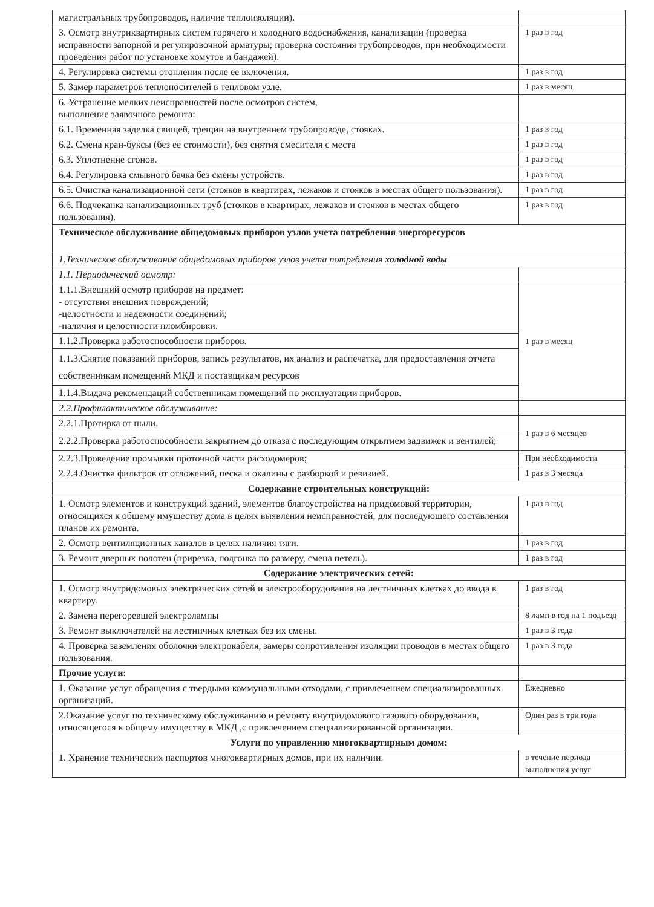| магистральных трубопроводов, наличие теплоизоляции). | |
| 3. Осмотр внутриквартирных систем горячего и холодного водоснабжения, канализации (проверка исправности запорной и регулировочной арматуры; проверка состояния трубопроводов, при необходимости проведения работ по установке хомутов и бандажей). | 1 раз в год |
| 4. Регулировка системы отопления после ее включения. | 1 раз в год |
| 5. Замер параметров теплоносителей в тепловом узле. | 1 раз в месяц |
| 6. Устранение мелких неисправностей после осмотров систем, выполнение заявочного ремонта: | |
| 6.1. Временная заделка свищей, трещин на внутреннем трубопроводе, стояках. | 1 раз в год |
| 6.2. Смена кран-буксы (без ее стоимости), без снятия смесителя с места | 1 раз в год |
| 6.3. Уплотнение сгонов. | 1 раз в год |
| 6.4. Регулировка смывного бачка без смены устройств. | 1 раз в год |
| 6.5. Очистка канализационной сети (стояков в квартирах, лежаков и стояков в местах общего пользования). | 1 раз в год |
| 6.6. Подчеканка канализационных труб (стояков в квартирах, лежаков и стояков в местах общего пользования). | 1 раз в год |
| Техническое обслуживание общедомовых приборов узлов учета потребления энергоресурсов | |
| 1.Техническое обслуживание общедомовых приборов узлов учета потребления холодной воды | |
| 1.1. Периодический осмотр: | |
| 1.1.1.Внешний осмотр приборов на предмет: - отсутствия внешних повреждений; -целостности и надежности соединений; -наличия и целостности пломбировки. | 1 раз в месяц |
| 1.1.2.Проверка работоспособности приборов. | |
| 1.1.3.Снятие показаний приборов, запись результатов, их анализ и распечатка, для предоставления отчета собственникам помещений МКД и поставщикам ресурсов | |
| 1.1.4.Выдача рекомендаций собственникам помещений по эксплуатации приборов. | |
| 2.2.Профилактическое обслуживание: | |
| 2.2.1.Протирка от пыли. | 1 раз в 6 месяцев |
| 2.2.2.Проверка работоспособности закрытием до отказа с последующим открытием задвижек и вентилей; | |
| 2.2.3.Проведение промывки проточной части расходомеров; | При необходимости |
| 2.2.4.Очистка фильтров от отложений, песка и окалины с разборкой и ревизией. | 1 раз в 3 месяца |
| Содержание строительных конструкций: | |
| 1. Осмотр элементов и конструкций зданий, элементов благоустройства на придомовой территории, относящихся к общему имуществу дома в целях выявления неисправностей, для последующего составления планов их ремонта. | 1 раз в год |
| 2. Осмотр вентиляционных каналов в целях наличия тяги. | 1 раз в год |
| 3. Ремонт дверных полотен (прирезка, подгонка по размеру, смена петель). | 1 раз в год |
| Содержание электрических сетей: | |
| 1. Осмотр внутридомовых электрических сетей и электрооборудования на лестничных клетках до ввода в квартиру. | 1 раз в год |
| 2. Замена перегоревшей электролампы | 8 ламп в год на 1 подъезд |
| 3. Ремонт выключателей на лестничных клетках без их смены. | 1 раз в 3 года |
| 4. Проверка заземления оболочки электрокабеля, замеры сопротивления изоляции проводов в местах общего пользования. | 1 раз в 3 года |
| Прочие услуги: | |
| 1. Оказание услуг обращения с твердыми коммунальными отходами, с привлечением специализированных организаций. | Ежедневно |
| 2.Оказание услуг по техническому обслуживанию и ремонту внутридомового газового оборудования, относящегося к общему имуществу в МКД ,с привлечением специализированной организации. | Один раз в три года |
| Услуги по управлению многоквартирным домом: | |
| 1. Хранение технических паспортов многоквартирных домов, при их наличии. | в течение периода выполнения услуг |